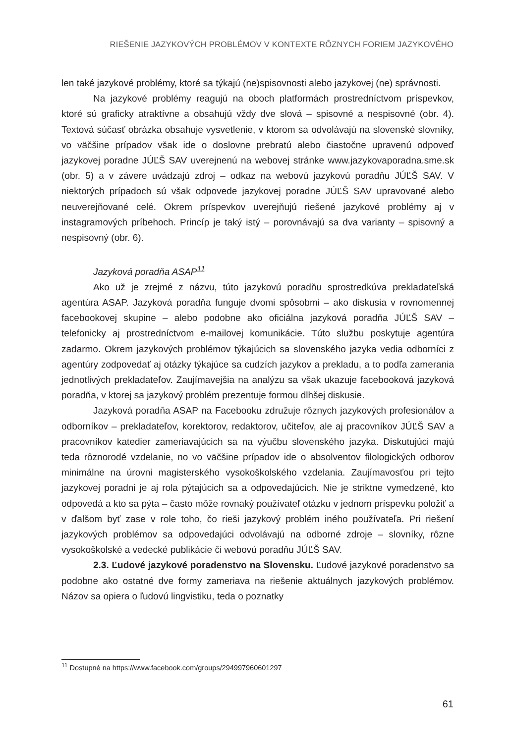RIEŠENIE JAZYKOVÝCH PROBLÉMOV V KONTEXTE RÔZNYCH FORIEM JAZYKOVÉHO
len také jazykové problémy, ktoré sa týkajú (ne)spisovnosti alebo jazykovej (ne) správnosti.
Na jazykové problémy reagujú na oboch platformách prostredníctvom príspevkov, ktoré sú graficky atraktívne a obsahujú vždy dve slová – spisovné a nespisovné (obr. 4). Textová súčasť obrázka obsahuje vysvetlenie, v ktorom sa odvolávajú na slovenské slovníky, vo väčšine prípadov však ide o doslovne prebratú alebo čiastočne upravenú odpoveď jazykovej poradne JÚĽŠ SAV uverejnenú na webovej stránke www.jazykovaporadna.sme.sk (obr. 5) a v závere uvádzajú zdroj – odkaz na webovú jazykovú poradňu JÚĽŠ SAV. V niektorých prípadoch sú však odpovede jazykovej poradne JÚĽŠ SAV upravované alebo neuverejňované celé. Okrem príspevkov uverejňujú riešené jazykové problémy aj v instagramových príbehoch. Princíp je taký istý – porovnávajú sa dva varianty – spisovný a nespisovný (obr. 6).
Jazyková poradňa ASAP<sup>11</sup>
Ako už je zrejmé z názvu, túto jazykovú poradňu sprostredkúva prekladateľská agentúra ASAP. Jazyková poradňa funguje dvomi spôsobmi – ako diskusia v rovnomennej facebookovej skupine – alebo podobne ako oficiálna jazyková poradňa JÚĽŠ SAV – telefonicky aj prostredníctvom e-mailovej komunikácie. Túto službu poskytuje agentúra zadarmo. Okrem jazykových problémov týkajúcich sa slovenského jazyka vedia odborníci z agentúry zodpovedať aj otázky týkajúce sa cudzích jazykov a prekladu, a to podľa zamerania jednotlivých prekladateľov. Zaujímavejšia na analýzu sa však ukazuje facebooková jazyková poradňa, v ktorej sa jazykový problém prezentuje formou dlhšej diskusie.
Jazyková poradňa ASAP na Facebooku združuje rôznych jazykových profesionálov a odborníkov – prekladateľov, korektorov, redaktorov, učiteľov, ale aj pracovníkov JÚĽŠ SAV a pracovníkov katedier zameriavajúcich sa na výučbu slovenského jazyka. Diskutujúci majú teda rôznorodé vzdelanie, no vo väčšine prípadov ide o absolventov filologických odborov minimálne na úrovni magisterského vysokoškolského vzdelania. Zaujímavosťou pri tejto jazykovej poradni je aj rola pýtajúcich sa a odpovedajúcich. Nie je striktne vymedzené, kto odpovedá a kto sa pýta – často môže rovnaký používateľ otázku v jednom príspevku položiť a v ďalšom byť zase v role toho, čo rieši jazykový problém iného používateľa. Pri riešení jazykových problémov sa odpovedajúci odvolávajú na odborné zdroje – slovníky, rôzne vysokoškolské a vedecké publikácie či webovú poradňu JÚĽŠ SAV.
2.3. Ľudové jazykové poradenstvo na Slovensku. Ľudové jazykové poradenstvo sa podobne ako ostatné dve formy zameriava na riešenie aktuálnych jazykových problémov. Názov sa opiera o ľudovú lingvistiku, teda o poznatky
<sup>11</sup> Dostupné na https://www.facebook.com/groups/294997960601297
61